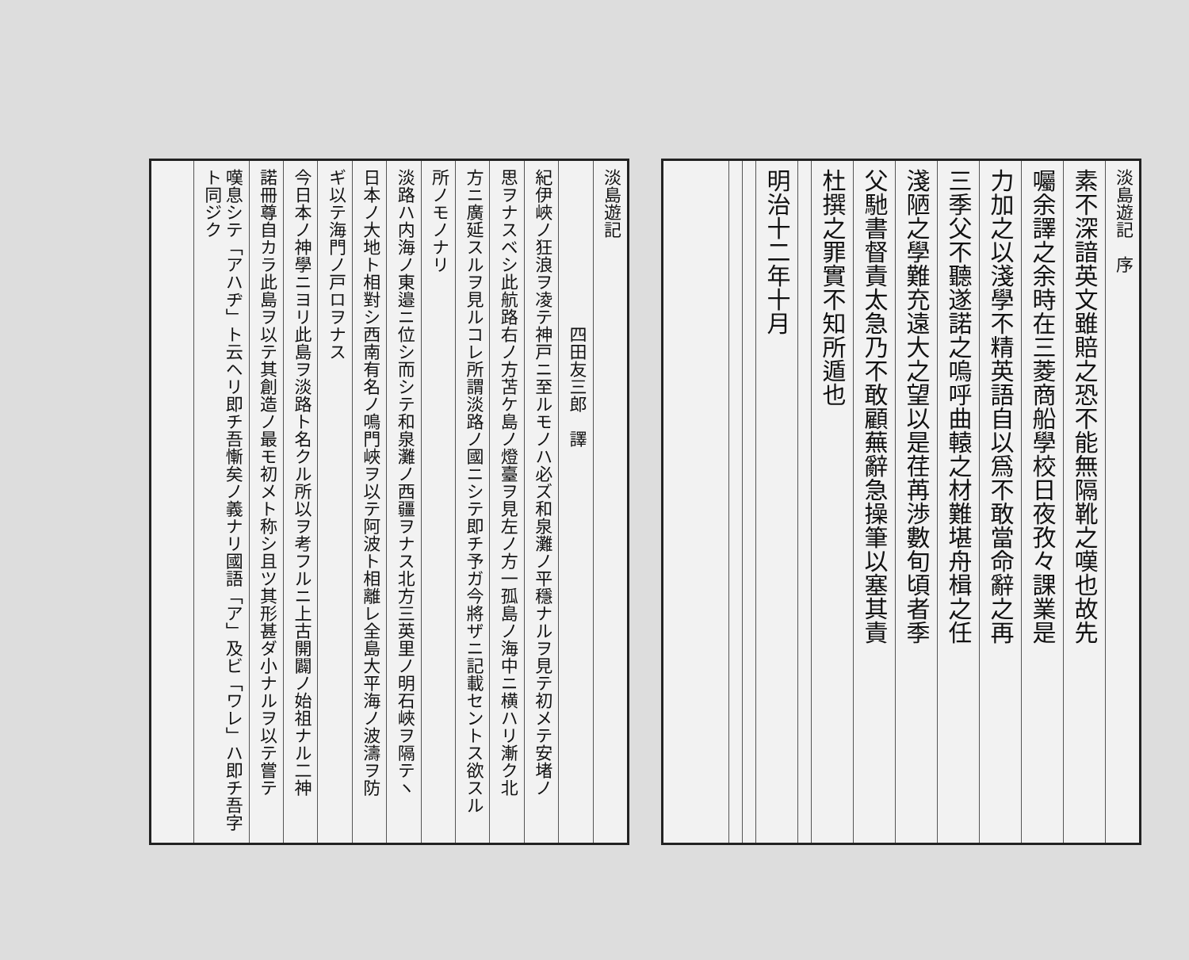淡島遊記　序
素不深諳英文雖賠之恐不能無隔靴之嘆也故先
囑余譯之余時在三菱商船學校日夜孜々課業是
力加之以淺學不精英語自以爲不敢當命辭之再
三季父不聽遂諾之嗚呼曲轅之材難堪舟楫之任
淺陋之學難充遠大之望以是荏苒渉數旬頃者季
父馳書督責太急乃不敢顧蕪辭急操筆以塞其責
杜撰之罪實不知所遁也
明治十二年十月
淡島遊記
　　　　　　　　　四田友三郎　譯
紀伊峽ノ狂浪ヲ凌テ神戸ニ至ルモノハ必ズ和泉灘ノ平穩ナルヲ見テ初メテ安堵ノ
思ヲナスベシ此航路右ノ方苫ケ島ノ燈臺ヲ見左ノ方一孤島ノ海中ニ横ハリ漸ク北
方ニ廣延スルヲ見ルコレ所謂淡路ノ國ニシテ即チ予ガ今將ザニ記載セントス欲スル
所ノモノナリ
淡路ハ内海ノ東邉ニ位シ而シテ和泉灘ノ西疆ヲナス北方三英里ノ明石峽ヲ隔テヽ
日本ノ大地ト相對シ西南有名ノ鳴門峽ヲ以テ阿波ト相離レ全島大平海ノ波濤ヲ防
ギ以テ海門ノ戸ロヲナス
今日本ノ神學ニヨリ此島ヲ淡路ト名クル所以ヲ考フルニ上古開闢ノ始祖ナル二神
諾冊尊自カラ此島ヲ以テ其創造ノ最モ初メト称シ且ツ其形甚ダ小ナルヲ以テ嘗テ
嘆息シテ「アハヂ」ト云ヘリ即チ吾慚矣ノ義ナリ國語「ア」及ビ「ワレ」ハ即チ吾字ト同ジク